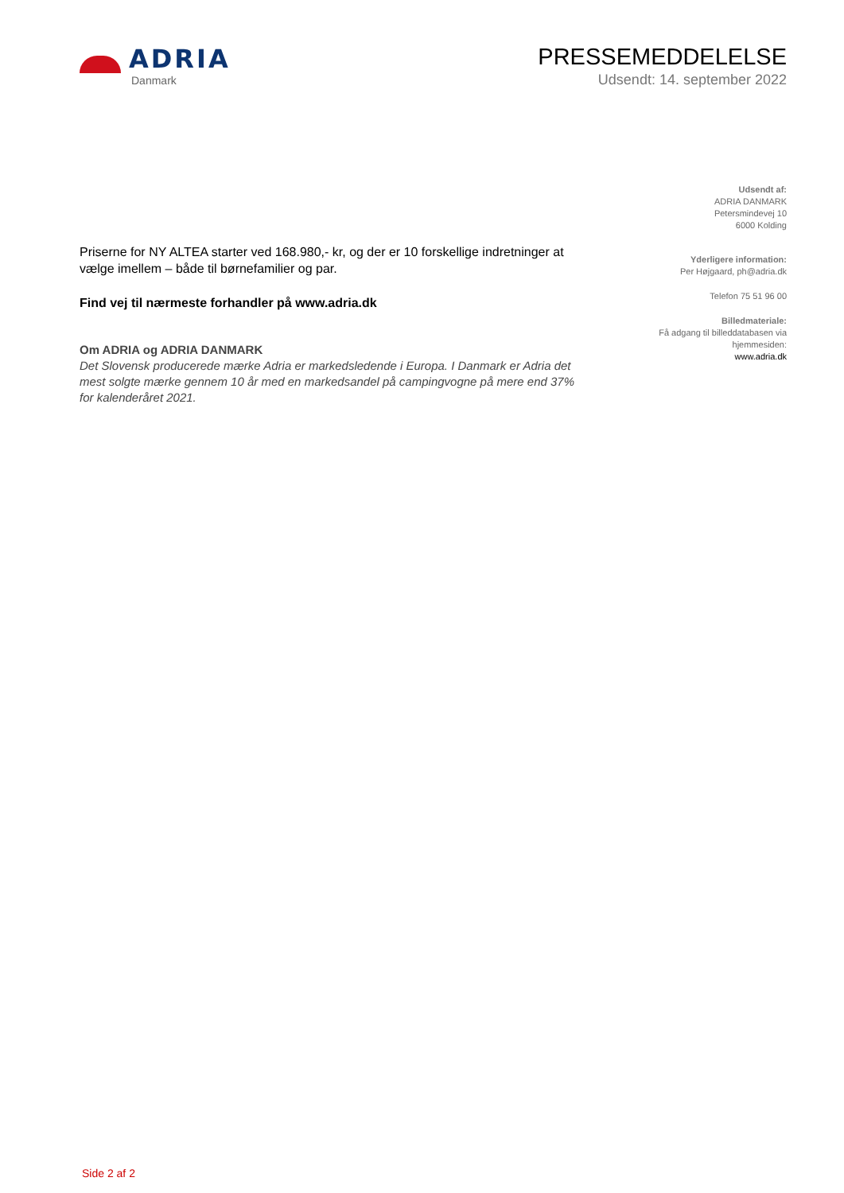ADRIA
Danmark
PRESSEMEDDELELSE
Udsendt: 14. september 2022
Priserne for NY ALTEA starter ved 168.980,- kr, og der er 10 forskellige indretninger at vælge imellem – både til børnefamilier og par.
Find vej til nærmeste forhandler på www.adria.dk
Om ADRIA og ADRIA DANMARK
Det Slovensk producerede mærke Adria er markedsledende i Europa. I Danmark er Adria det mest solgte mærke gennem 10 år med en markedsandel på campingvogne på mere end 37% for kalenderåret 2021.
Udsendt af:
ADRIA DANMARK
Petersmindevej 10
6000 Kolding
Yderligere information:
Per Højgaard, ph@adria.dk
Telefon 75 51 96 00
Billedmateriale:
Få adgang til billeddatabasen via
hjemmesiden:
www.adria.dk
Side 2 af 2